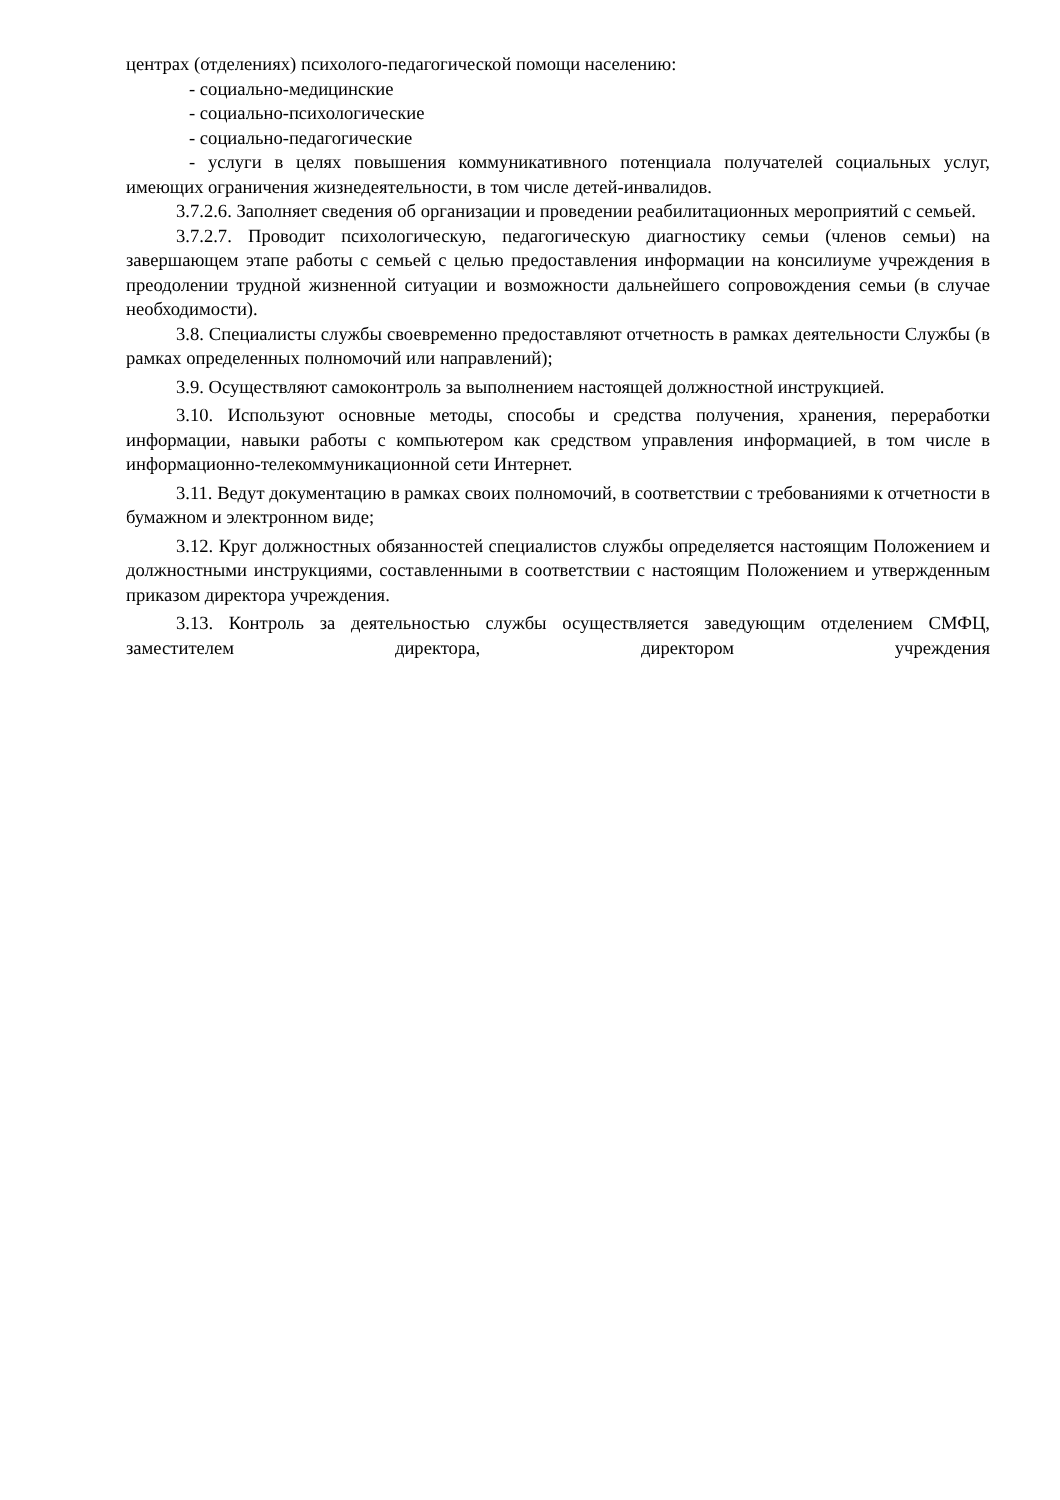центрах (отделениях) психолого-педагогической помощи населению:
- социально-медицинские
- социально-психологические
- социально-педагогические
- услуги в целях повышения коммуникативного потенциала получателей социальных услуг, имеющих ограничения жизнедеятельности, в том числе детей-инвалидов.
3.7.2.6. Заполняет сведения об организации и проведении реабилитационных мероприятий с семьей.
3.7.2.7. Проводит психологическую, педагогическую диагностику семьи (членов семьи) на завершающем этапе работы с семьей с целью предоставления информации на консилиуме учреждения в преодолении трудной жизненной ситуации и возможности дальнейшего сопровождения семьи (в случае необходимости).
3.8. Специалисты службы своевременно предоставляют отчетность в рамках деятельности Службы (в рамках определенных полномочий или направлений);
3.9. Осуществляют самоконтроль за выполнением настоящей должностной инструкцией.
3.10. Используют основные методы, способы и средства получения, хранения, переработки информации, навыки работы с компьютером как средством управления информацией, в том числе в информационно-телекоммуникационной сети Интернет.
3.11. Ведут документацию в рамках своих полномочий, в соответствии с требованиями к отчетности в бумажном и электронном виде;
3.12. Круг должностных обязанностей специалистов службы определяется настоящим Положением и должностными инструкциями, составленными в соответствии с настоящим Положением и утвержденным приказом директора учреждения.
3.13. Контроль за деятельностью службы осуществляется заведующим отделением СМФЦ, заместителем директора, директором учреждения